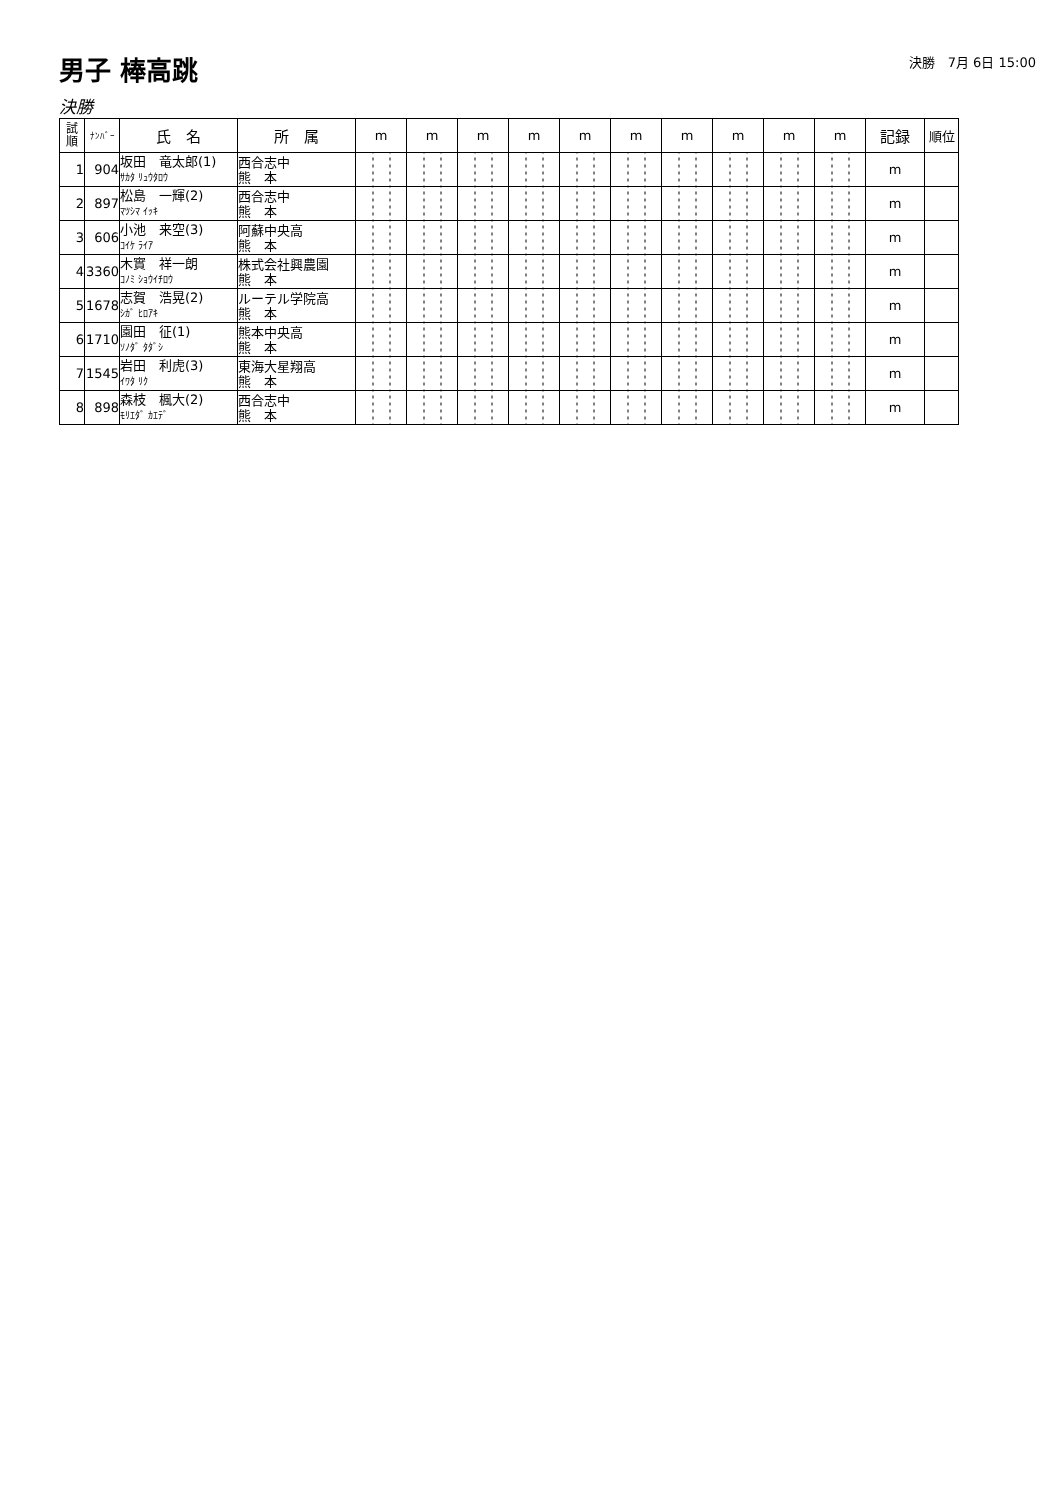男子 棒高跳
決勝　7月 6日 15:00
決勝
| 試 順 | ﾅﾝﾊﾞｰ | 氏 名 | 所 属 | m | m | m | m | m | m | m | m | m | m | 記録 | 順位 |
| --- | --- | --- | --- | --- | --- | --- | --- | --- | --- | --- | --- | --- | --- | --- | --- |
| 1 | 904 | 坂田 竜太郎(1) ｻｶﾀ ﾘｭｳﾀﾛｳ | 西合志中 熊 本 | | | | | | | | | | | m | |
| 2 | 897 | 松島 一輝(2) ﾏﾂｼﾏ ｲｯｷ | 西合志中 熊 本 | | | | | | | | | | | m | |
| 3 | 606 | 小池 来空(3) ｺｲｹ ﾗｲｱ | 阿蘇中央高 熊 本 | | | | | | | | | | | m | |
| 4 | 3360 | 木實 祥一朗 ｺﾉﾐ ｼｮｳｲﾁﾛｳ | 株式会社興農園 熊 本 | | | | | | | | | | | m | |
| 5 | 1678 | 志賀 浩晃(2) ｼｶﾞ ﾋﾛｱｷ | ルーテル学院高 熊 本 | | | | | | | | | | | m | |
| 6 | 1710 | 園田 征(1) ｿﾉﾀﾞ ﾀﾀﾞｼ | 熊本中央高 熊 本 | | | | | | | | | | | m | |
| 7 | 1545 | 岩田 利虎(3) ｲﾜﾀ ﾘｸ | 東海大星翔高 熊 本 | | | | | | | | | | | m | |
| 8 | 898 | 森枝 楓大(2) ﾓﾘｴﾀﾞ ｶｴﾃﾞ | 西合志中 熊 本 | | | | | | | | | | | m | |